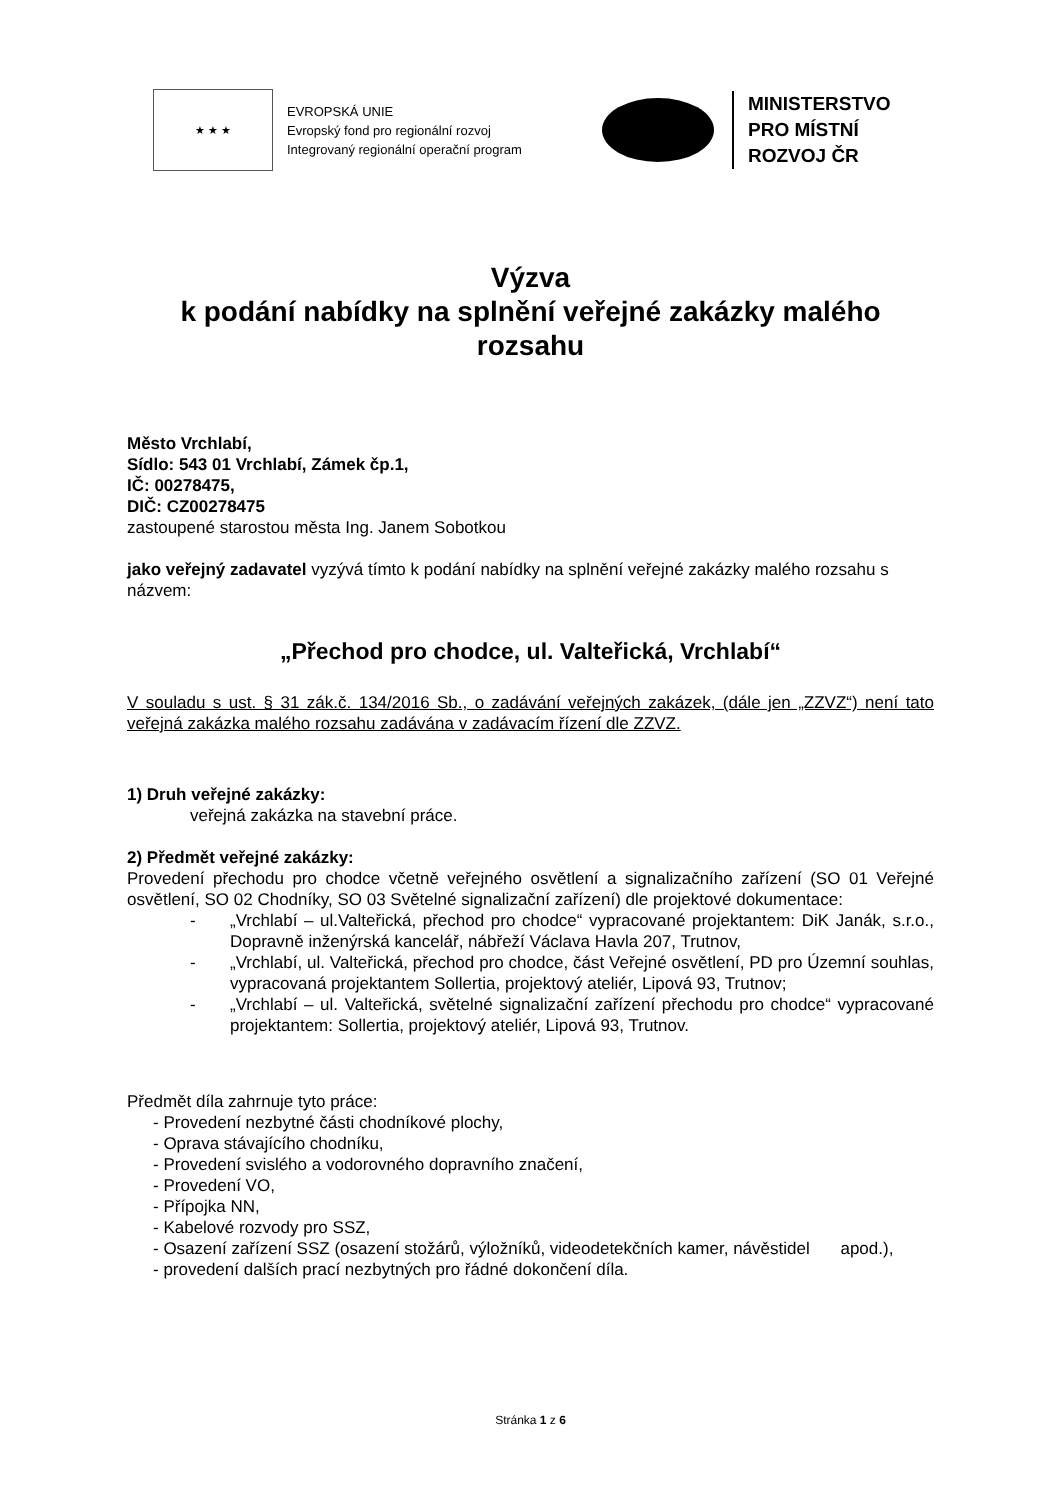★ ★ ★
EVROPSKÁ UNIE
Evropský fond pro regionální rozvoj
Integrovaný regionální operační program
MINISTERSTVO
PRO MÍSTNÍ
ROZVOJ ČR
Výzva
k podání nabídky na splnění veřejné zakázky malého rozsahu
Město Vrchlabí,
Sídlo: 543 01 Vrchlabí, Zámek čp.1,
IČ: 00278475,
DIČ: CZ00278475
zastoupené starostou města Ing. Janem Sobotkou
jako veřejný zadavatel vyzývá tímto k podání nabídky na splnění veřejné zakázky malého rozsahu s názvem:
„Přechod pro chodce, ul. Valteřická, Vrchlabí“
V souladu s ust. § 31 zák.č. 134/2016 Sb., o zadávání veřejných zakázek, (dále jen „ZZVZ“) není tato veřejná zakázka malého rozsahu zadávána v zadávacím řízení dle ZZVZ.
1) Druh veřejné zakázky:
veřejná zakázka na stavební práce.
2) Předmět veřejné zakázky:
Provedení přechodu pro chodce včetně veřejného osvětlení a signalizačního zařízení (SO 01 Veřejné osvětlení, SO 02 Chodníky, SO 03 Světelné signalizační zařízení) dle projektové dokumentace:
- „Vrchlabí – ul.Valteřická, přechod pro chodce“ vypracované projektantem: DiK Janák, s.r.o., Dopravně inženýrská kancelář, nábřeží Václava Havla 207, Trutnov,
- „Vrchlabí, ul. Valteřická, přechod pro chodce, část Veřejné osvětlení, PD pro Územní souhlas, vypracovaná projektantem Sollertia, projektový ateliér, Lipová 93, Trutnov;
- „Vrchlabí – ul. Valteřická, světelné signalizační zařízení přechodu pro chodce“ vypracované projektantem: Sollertia, projektový ateliér, Lipová 93, Trutnov.
Předmět díla zahrnuje tyto práce:
- Provedení nezbytné části chodníkové plochy,
- Oprava stávajícího chodníku,
- Provedení svislého a vodorovného dopravního značení,
- Provedení VO,
- Přípojka NN,
- Kabelové rozvody pro SSZ,
- Osazení zařízení SSZ (osazení stožárů, výložníků, videodetekčních kamer, návěstidel apod.),
- provedení dalších prací nezbytných pro řádné dokončení díla.
Stránka 1 z 6